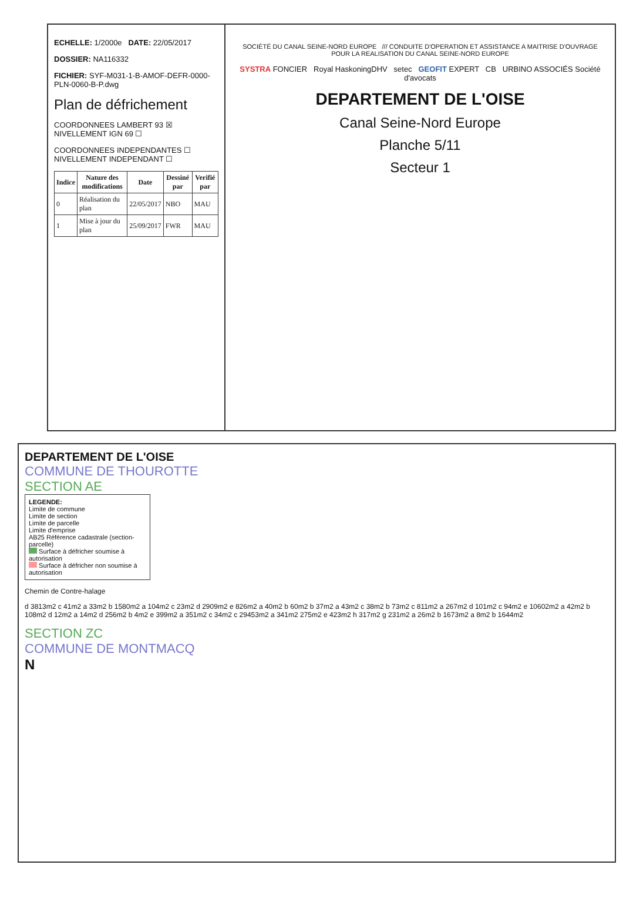ECHELLE: 1/2000e DATE: 22/05/2017
DOSSIER: NA116332
FICHIER: SYF-M031-1-B-AMOF-DEFR-0000-PLN-0060-B-P.dwg
Plan de défrichement
COORDONNEES LAMBERT 93 ☒ NIVELLEMENT IGN 69 ☐
COORDONNEES INDEPENDANTES ☐ NIVELLEMENT INDEPENDANT ☐
| Indice | Nature des modifications | Date | Dessiné par | Verifié par |
| --- | --- | --- | --- | --- |
| 0 | Réalisation du plan | 22/05/2017 | NBO | MAU |
| 1 | Mise à jour du plan | 25/09/2017 | FWR | MAU |
SOCIÉTÉ DU CANAL SEINE-NORD EUROPE /// CONDUITE D'OPERATION ET ASSISTANCE A MAITRISE D'OUVRAGE POUR LA REALISATION DU CANAL SEINE-NORD EUROPE
SYSTRA FONCIER Royal HaskoningDHV setec GEOFIT EXPERT CB URBINO ASSOCIÉS Société d'avocats
DEPARTEMENT DE L'OISE
Canal Seine-Nord Europe
Planche 5/11
Secteur 1
DEPARTEMENT DE L'OISE
COMMUNE DE THOUROTTE
SECTION AE
LEGENDE:
Limite de commune
Limite de section
Limite de parcelle
Limite d'emprise
AB25 Référence cadastrale (section-parcelle)
Surface à défricher soumise à autorisation
Surface à défricher non soumise à autorisation
Chemin de Contre-halage
d 3813m2 c 41m2 a 33m2 b 1580m2 a 104m2 c 23m2 d 2909m2 e 826m2 a 40m2 b 60m2 b 37m2 a 43m2 c 38m2 b 73m2 c 811m2 a 267m2 d 101m2 c 94m2 e 10602m2 a 42m2 b 108m2 d 12m2 a 14m2 d 256m2 b 4m2 e 399m2 a 351m2 c 34m2 c 29453m2 a 341m2 275m2 e 423m2 h 317m2 g 231m2 a 26m2 b 1673m2 a 8m2 b 1644m2
SECTION ZC
COMMUNE DE MONTMACQ
N